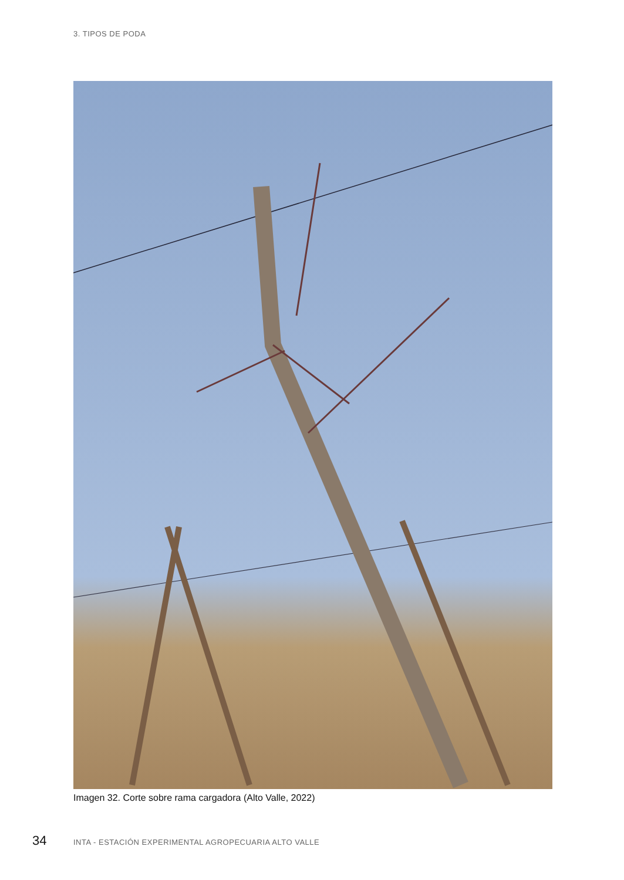3. TIPOS DE PODA
Imagen 32. Corte sobre rama cargadora (Alto Valle, 2022)
34 INTA - ESTACIÓN EXPERIMENTAL AGROPECUARIA ALTO VALLE